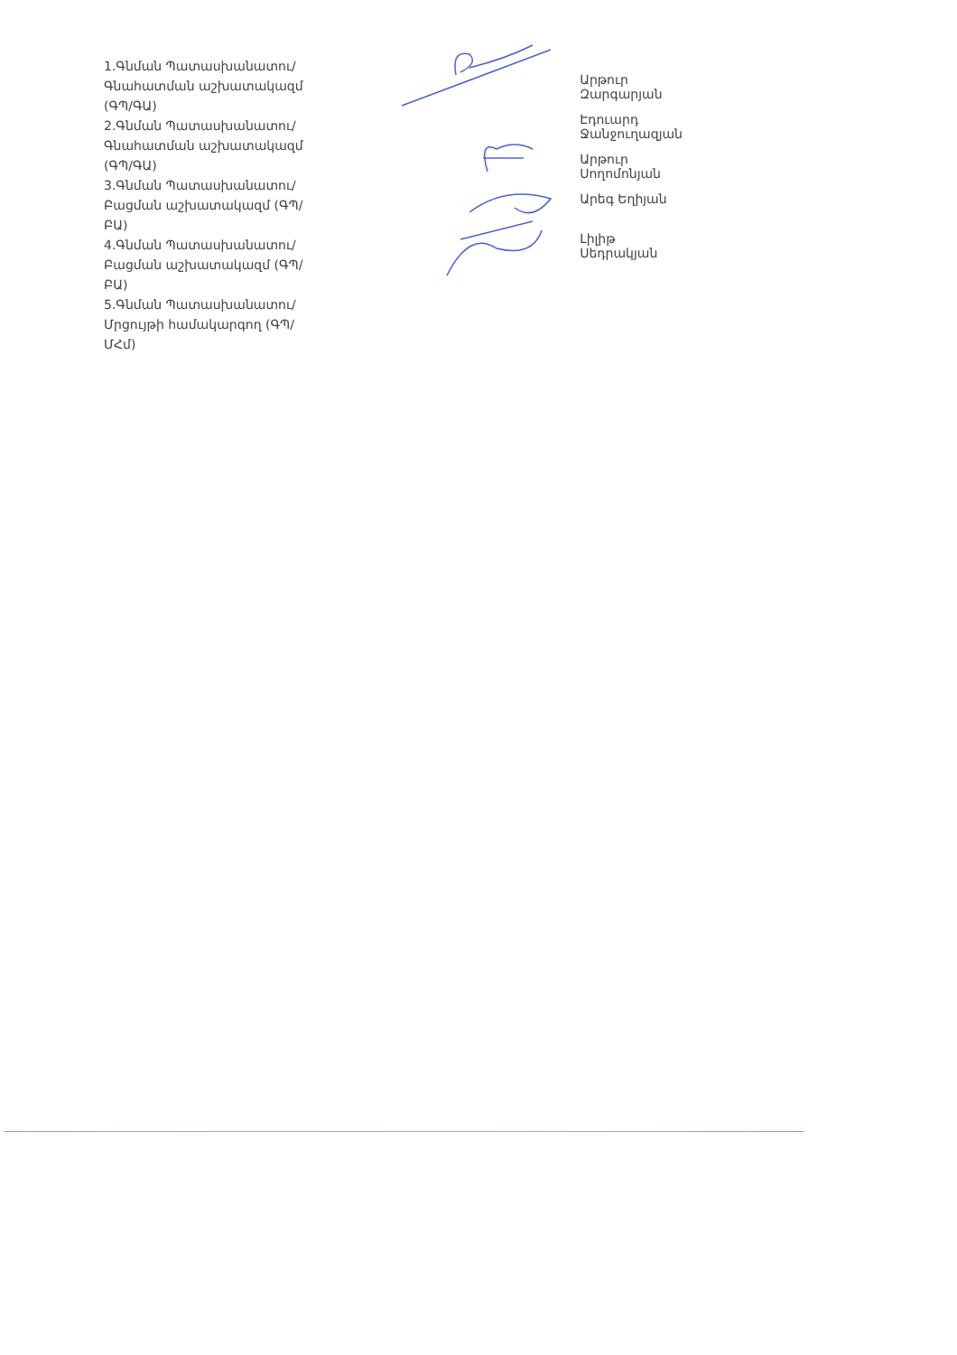1.Գնման Պատասխանատու/ Գնահատման աշխատակազմ (ԳՊ/ԳԱ)
2.Գնման Պատասխանատու/ Գնահատման աշխատակազմ (ԳՊ/ԳԱ)
3.Գնման Պատասխանատու/ Բացման աշխատակազմ (ԳՊ/ԲԱ)
4.Գնման Պատասխանատու/ Բացման աշխատակազմ (ԳՊ/ԲԱ)
5.Գնման Պատասխանատու/ Մրցույթի համակարգող (ԳՊ/ՄՀմ)
Արթուր Զարգարյան
Էդուարդ Ջանջուղազյան
Արթուր Սողոմոնյան
Արեգ Եղիյան
Լիլիթ Սեդրակյան